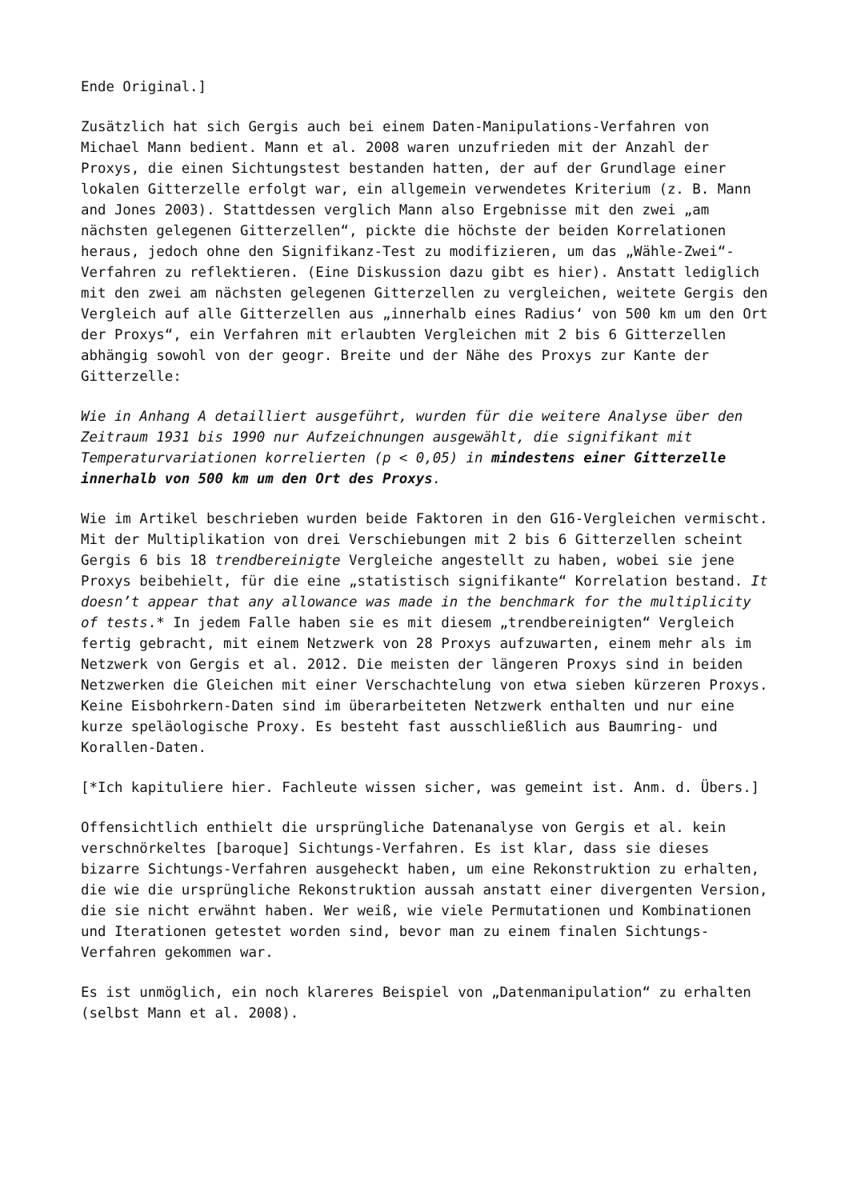Ende Original.]
Zusätzlich hat sich Gergis auch bei einem Daten-Manipulations-Verfahren von Michael Mann bedient. Mann et al. 2008 waren unzufrieden mit der Anzahl der Proxys, die einen Sichtungstest bestanden hatten, der auf der Grundlage einer lokalen Gitterzelle erfolgt war, ein allgemein verwendetes Kriterium (z. B. Mann and Jones 2003). Stattdessen verglich Mann also Ergebnisse mit den zwei „am nächsten gelegenen Gitterzellen“, pickte die höchste der beiden Korrelationen heraus, jedoch ohne den Signifikanz-Test zu modifizieren, um das „Wähle-Zwei“-Verfahren zu reflektieren. (Eine Diskussion dazu gibt es hier). Anstatt lediglich mit den zwei am nächsten gelegenen Gitterzellen zu vergleichen, weitete Gergis den Vergleich auf alle Gitterzellen aus „innerhalb eines Radius‘ von 500 km um den Ort der Proxys“, ein Verfahren mit erlaubten Vergleichen mit 2 bis 6 Gitterzellen abhängig sowohl von der geogr. Breite und der Nähe des Proxys zur Kante der Gitterzelle:
Wie in Anhang A detailliert ausgeführt, wurden für die weitere Analyse über den Zeitraum 1931 bis 1990 nur Aufzeichnungen ausgewählt, die signifikant mit Temperaturvariationen korrelierten (p < 0,05) in mindestens einer Gitterzelle innerhalb von 500 km um den Ort des Proxys.
Wie im Artikel beschrieben wurden beide Faktoren in den G16-Vergleichen vermischt. Mit der Multiplikation von drei Verschiebungen mit 2 bis 6 Gitterzellen scheint Gergis 6 bis 18 trendbereinigte Vergleiche angestellt zu haben, wobei sie jene Proxys beibehielt, für die eine „statistisch signifikante“ Korrelation bestand. It doesn’t appear that any allowance was made in the benchmark for the multiplicity of tests.* In jedem Falle haben sie es mit diesem „trendbereinigten“ Vergleich fertig gebracht, mit einem Netzwerk von 28 Proxys aufzuwarten, einem mehr als im Netzwerk von Gergis et al. 2012. Die meisten der längeren Proxys sind in beiden Netzwerken die Gleichen mit einer Verschachtelung von etwa sieben kürzeren Proxys. Keine Eisbohrkern-Daten sind im überarbeiteten Netzwerk enthalten und nur eine kurze speläologische Proxy. Es besteht fast ausschließlich aus Baumring- und Korallen-Daten.
[*Ich kapituliere hier. Fachleute wissen sicher, was gemeint ist. Anm. d. Übers.]
Offensichtlich enthielt die ursprüngliche Datenanalyse von Gergis et al. kein verschnörkeltes [baroque] Sichtungs-Verfahren. Es ist klar, dass sie dieses bizarre Sichtungs-Verfahren ausgeheckt haben, um eine Rekonstruktion zu erhalten, die wie die ursprüngliche Rekonstruktion aussah anstatt einer divergenten Version, die sie nicht erwähnt haben. Wer weiß, wie viele Permutationen und Kombinationen und Iterationen getestet worden sind, bevor man zu einem finalen Sichtungs-Verfahren gekommen war.
Es ist unmöglich, ein noch klareres Beispiel von „Datenmanipulation“ zu erhalten (selbst Mann et al. 2008).